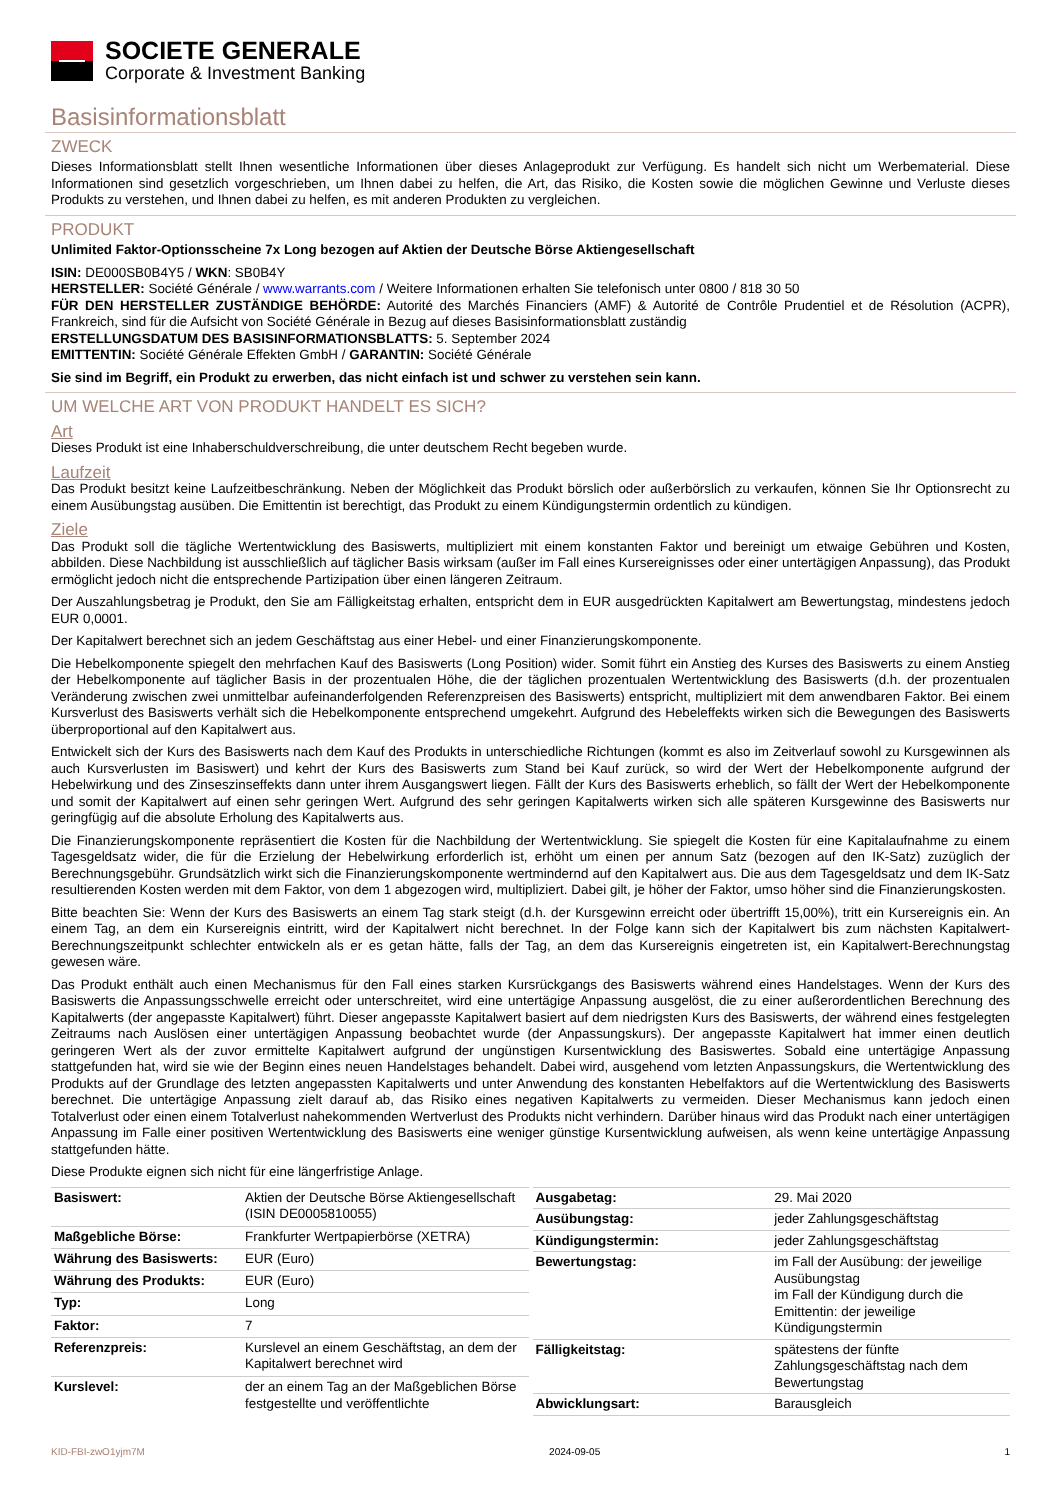SOCIETE GENERALE
Corporate & Investment Banking
Basisinformationsblatt
ZWECK
Dieses Informationsblatt stellt Ihnen wesentliche Informationen über dieses Anlageprodukt zur Verfügung. Es handelt sich nicht um Werbematerial. Diese Informationen sind gesetzlich vorgeschrieben, um Ihnen dabei zu helfen, die Art, das Risiko, die Kosten sowie die möglichen Gewinne und Verluste dieses Produkts zu verstehen, und Ihnen dabei zu helfen, es mit anderen Produkten zu vergleichen.
PRODUKT
Unlimited Faktor-Optionsscheine 7x Long bezogen auf Aktien der Deutsche Börse Aktiengesellschaft
ISIN: DE000SB0B4Y5 / WKN: SB0B4Y
HERSTELLER: Société Générale / www.warrants.com / Weitere Informationen erhalten Sie telefonisch unter 0800 / 818 30 50
FÜR DEN HERSTELLER ZUSTÄNDIGE BEHÖRDE: Autorité des Marchés Financiers (AMF) & Autorité de Contrôle Prudentiel et de Résolution (ACPR), Frankreich, sind für die Aufsicht von Société Générale in Bezug auf dieses Basisinformationsblatt zuständig
ERSTELLUNGSDATUM DES BASISINFORMATIONSBLATTS: 5. September 2024
EMITTENTIN: Société Générale Effekten GmbH / GARANTIN: Société Générale
Sie sind im Begriff, ein Produkt zu erwerben, das nicht einfach ist und schwer zu verstehen sein kann.
UM WELCHE ART VON PRODUKT HANDELT ES SICH?
Art
Dieses Produkt ist eine Inhaberschuldverschreibung, die unter deutschem Recht begeben wurde.
Laufzeit
Das Produkt besitzt keine Laufzeitbeschränkung. Neben der Möglichkeit das Produkt börslich oder außerbörslich zu verkaufen, können Sie Ihr Optionsrecht zu einem Ausübungstag ausüben. Die Emittentin ist berechtigt, das Produkt zu einem Kündigungstermin ordentlich zu kündigen.
Ziele
Das Produkt soll die tägliche Wertentwicklung des Basiswerts, multipliziert mit einem konstanten Faktor und bereinigt um etwaige Gebühren und Kosten, abbilden. Diese Nachbildung ist ausschließlich auf täglicher Basis wirksam (außer im Fall eines Kursereignisses oder einer untertägigen Anpassung), das Produkt ermöglicht jedoch nicht die entsprechende Partizipation über einen längeren Zeitraum.
Der Auszahlungsbetrag je Produkt, den Sie am Fälligkeitstag erhalten, entspricht dem in EUR ausgedrückten Kapitalwert am Bewertungstag, mindestens jedoch EUR 0,0001.
Der Kapitalwert berechnet sich an jedem Geschäftstag aus einer Hebel- und einer Finanzierungskomponente.
Die Hebelkomponente spiegelt den mehrfachen Kauf des Basiswerts (Long Position) wider. Somit führt ein Anstieg des Kurses des Basiswerts zu einem Anstieg der Hebelkomponente auf täglicher Basis in der prozentualen Höhe, die der täglichen prozentualen Wertentwicklung des Basiswerts (d.h. der prozentualen Veränderung zwischen zwei unmittelbar aufeinanderfolgenden Referenzpreisen des Basiswerts) entspricht, multipliziert mit dem anwendbaren Faktor. Bei einem Kursverlust des Basiswerts verhält sich die Hebelkomponente entsprechend umgekehrt. Aufgrund des Hebeleffekts wirken sich die Bewegungen des Basiswerts überproportional auf den Kapitalwert aus.
Entwickelt sich der Kurs des Basiswerts nach dem Kauf des Produkts in unterschiedliche Richtungen (kommt es also im Zeitverlauf sowohl zu Kursgewinnen als auch Kursverlusten im Basiswert) und kehrt der Kurs des Basiswerts zum Stand bei Kauf zurück, so wird der Wert der Hebelkomponente aufgrund der Hebelwirkung und des Zinseszinseffekts dann unter ihrem Ausgangswert liegen. Fällt der Kurs des Basiswerts erheblich, so fällt der Wert der Hebelkomponente und somit der Kapitalwert auf einen sehr geringen Wert. Aufgrund des sehr geringen Kapitalwerts wirken sich alle späteren Kursgewinne des Basiswerts nur geringfügig auf die absolute Erholung des Kapitalwerts aus.
Die Finanzierungskomponente repräsentiert die Kosten für die Nachbildung der Wertentwicklung. Sie spiegelt die Kosten für eine Kapitalaufnahme zu einem Tagesgeldsatz wider, die für die Erzielung der Hebelwirkung erforderlich ist, erhöht um einen per annum Satz (bezogen auf den IK-Satz) zuzüglich der Berechnungsgebühr. Grundsätzlich wirkt sich die Finanzierungskomponente wertmindernd auf den Kapitalwert aus. Die aus dem Tagesgeldsatz und dem IK-Satz resultierenden Kosten werden mit dem Faktor, von dem 1 abgezogen wird, multipliziert. Dabei gilt, je höher der Faktor, umso höher sind die Finanzierungskosten.
Bitte beachten Sie: Wenn der Kurs des Basiswerts an einem Tag stark steigt (d.h. der Kursgewinn erreicht oder übertrifft 15,00%), tritt ein Kursereignis ein. An einem Tag, an dem ein Kursereignis eintritt, wird der Kapitalwert nicht berechnet. In der Folge kann sich der Kapitalwert bis zum nächsten Kapitalwert-Berechnungszeitpunkt schlechter entwickeln als er es getan hätte, falls der Tag, an dem das Kursereignis eingetreten ist, ein Kapitalwert-Berechnungstag gewesen wäre.
Das Produkt enthält auch einen Mechanismus für den Fall eines starken Kursrückgangs des Basiswerts während eines Handelstages. Wenn der Kurs des Basiswerts die Anpassungsschwelle erreicht oder unterschreitet, wird eine untertägige Anpassung ausgelöst, die zu einer außerordentlichen Berechnung des Kapitalwerts (der angepasste Kapitalwert) führt. Dieser angepasste Kapitalwert basiert auf dem niedrigsten Kurs des Basiswerts, der während eines festgelegten Zeitraums nach Auslösen einer untertägigen Anpassung beobachtet wurde (der Anpassungskurs). Der angepasste Kapitalwert hat immer einen deutlich geringeren Wert als der zuvor ermittelte Kapitalwert aufgrund der ungünstigen Kursentwicklung des Basiswertes. Sobald eine untertägige Anpassung stattgefunden hat, wird sie wie der Beginn eines neuen Handelstages behandelt. Dabei wird, ausgehend vom letzten Anpassungskurs, die Wertentwicklung des Produkts auf der Grundlage des letzten angepassten Kapitalwerts und unter Anwendung des konstanten Hebelfaktors auf die Wertentwicklung des Basiswerts berechnet. Die untertägige Anpassung zielt darauf ab, das Risiko eines negativen Kapitalwerts zu vermeiden. Dieser Mechanismus kann jedoch einen Totalverlust oder einen einem Totalverlust nahekommenden Wertverlust des Produkts nicht verhindern. Darüber hinaus wird das Produkt nach einer untertägigen Anpassung im Falle einer positiven Wertentwicklung des Basiswerts eine weniger günstige Kursentwicklung aufweisen, als wenn keine untertägige Anpassung stattgefunden hätte.
Diese Produkte eignen sich nicht für eine längerfristige Anlage.
| Basiswert: | Aktien der Deutsche Börse Aktiengesellschaft (ISIN DE0005810055) |
| Maßgebliche Börse: | Frankfurter Wertpapierbörse (XETRA) |
| Währung des Basiswerts: | EUR (Euro) |
| Währung des Produkts: | EUR (Euro) |
| Typ: | Long |
| Faktor: | 7 |
| Referenzpreis: | Kurslevel an einem Geschäftstag, an dem der Kapitalwert berechnet wird |
| Kurslevel: | der an einem Tag an der Maßgeblichen Börse festgestellte und veröffentlichte |
| Ausgabetag: | 29. Mai 2020 |
| Ausübungstag: | jeder Zahlungsgeschäftstag |
| Kündigungstermin: | jeder Zahlungsgeschäftstag |
| Bewertungstag: | im Fall der Ausübung: der jeweilige Ausübungstag im Fall der Kündigung durch die Emittentin: der jeweilige Kündigungstermin |
| Fälligkeitstag: | spätestens der fünfte Zahlungsgeschäftstag nach dem Bewertungstag |
| Abwicklungsart: | Barausgleich |
KID-FBI-zwO1yjm7M 2024-09-05 1